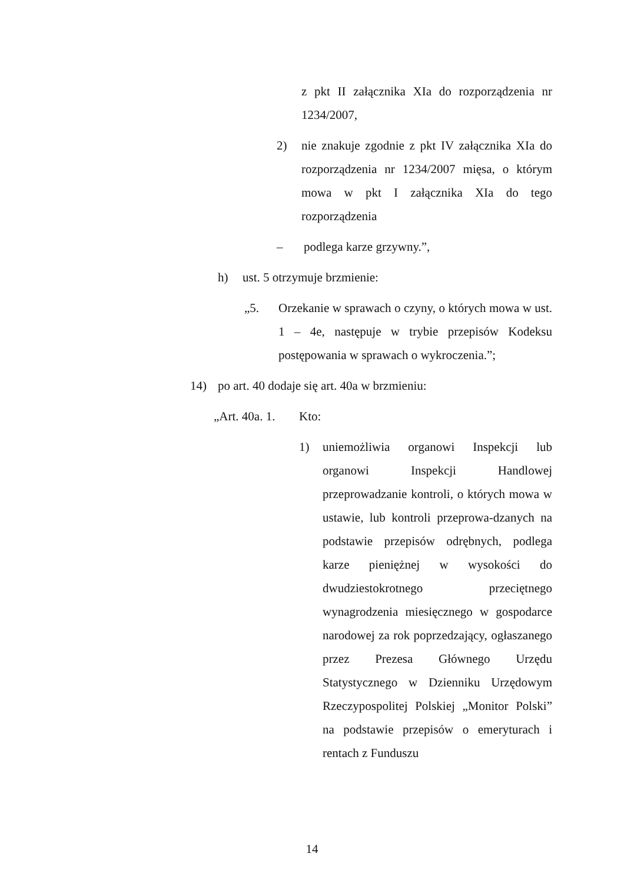z pkt II załącznika XIa do rozporządzenia nr 1234/2007,
2) nie znakuje zgodnie z pkt IV załącznika XIa do rozporządzenia nr 1234/2007 mięsa, o którym mowa w pkt I załącznika XIa do tego rozporządzenia
– podlega karze grzywny.”,
h) ust. 5 otrzymuje brzmienie:
„5. Orzekanie w sprawach o czyny, o których mowa w ust. 1 – 4e, następuje w trybie przepisów Kodeksu postępowania w sprawach o wykroczenia.”;
14) po art. 40 dodaje się art. 40a w brzmieniu:
„Art. 40a. 1.
Kto:
1) uniemożliwia organowi Inspekcji lub organowi Inspekcji Handlowej przeprowadzanie kontroli, o których mowa w ustawie, lub kontroli przeprowa-dzanych na podstawie przepisów odrębnych, podlega karze pieniężnej w wysokości do dwudziestokrotnego przeciętnego wynagrodzenia miesięcznego w gospodarce narodowej za rok poprzedzający, ogłaszanego przez Prezesa Głównego Urzędu Statystycznego w Dzienniku Urzędowym Rzeczypospolitej Polskiej „Monitor Polski” na podstawie przepisów o emeryturach i rentach z Funduszu
14